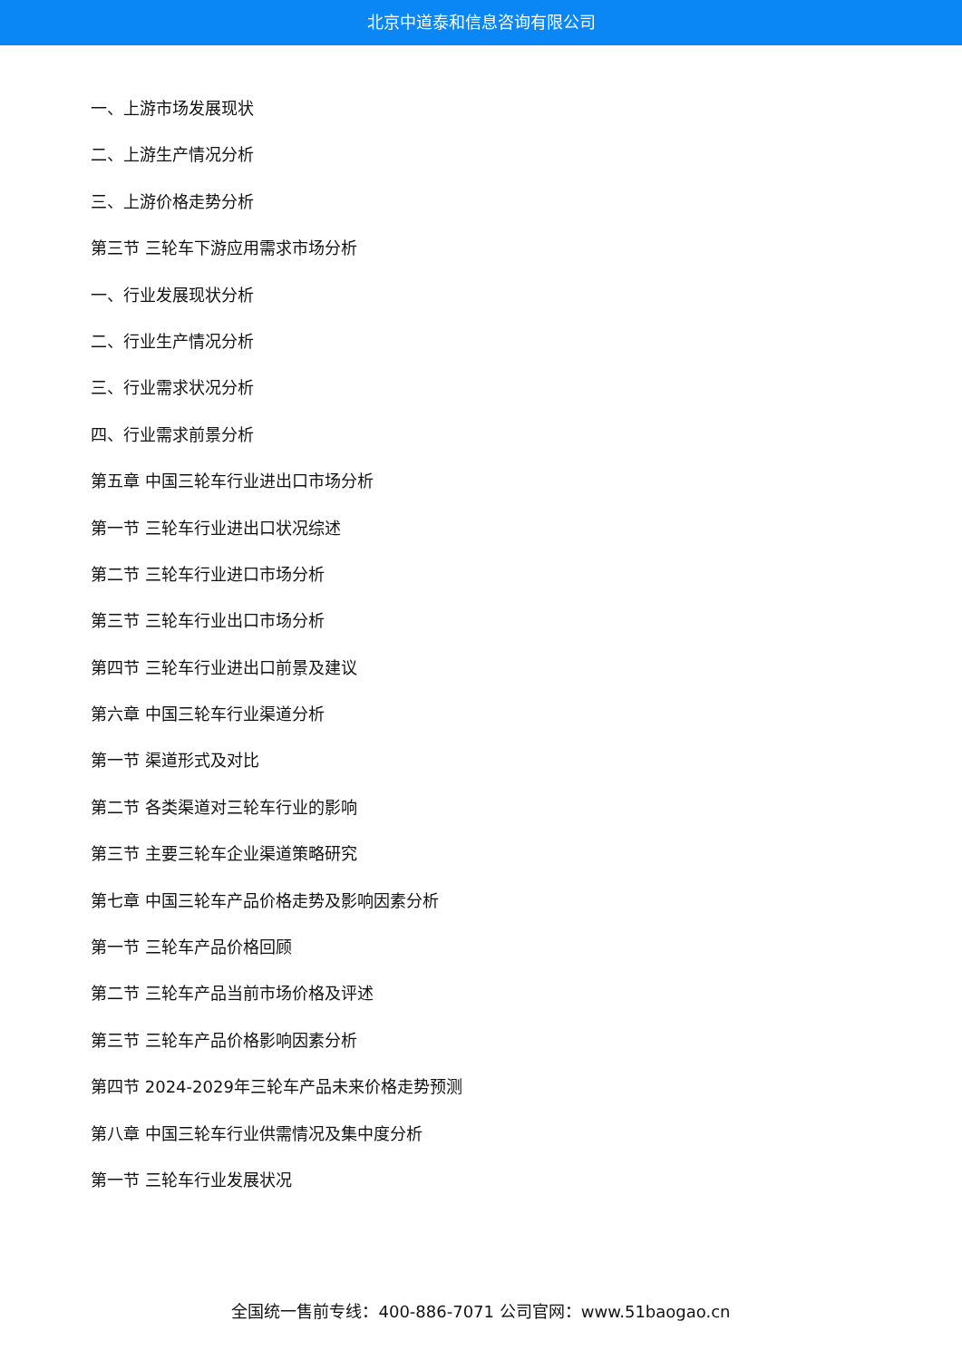北京中道泰和信息咨询有限公司
一、上游市场发展现状
二、上游生产情况分析
三、上游价格走势分析
第三节 三轮车下游应用需求市场分析
一、行业发展现状分析
二、行业生产情况分析
三、行业需求状况分析
四、行业需求前景分析
第五章 中国三轮车行业进出口市场分析
第一节 三轮车行业进出口状况综述
第二节 三轮车行业进口市场分析
第三节 三轮车行业出口市场分析
第四节 三轮车行业进出口前景及建议
第六章 中国三轮车行业渠道分析
第一节 渠道形式及对比
第二节 各类渠道对三轮车行业的影响
第三节 主要三轮车企业渠道策略研究
第七章 中国三轮车产品价格走势及影响因素分析
第一节 三轮车产品价格回顾
第二节 三轮车产品当前市场价格及评述
第三节 三轮车产品价格影响因素分析
第四节 2024-2029年三轮车产品未来价格走势预测
第八章 中国三轮车行业供需情况及集中度分析
第一节 三轮车行业发展状况
全国统一售前专线：400-886-7071 公司官网：www.51baogao.cn